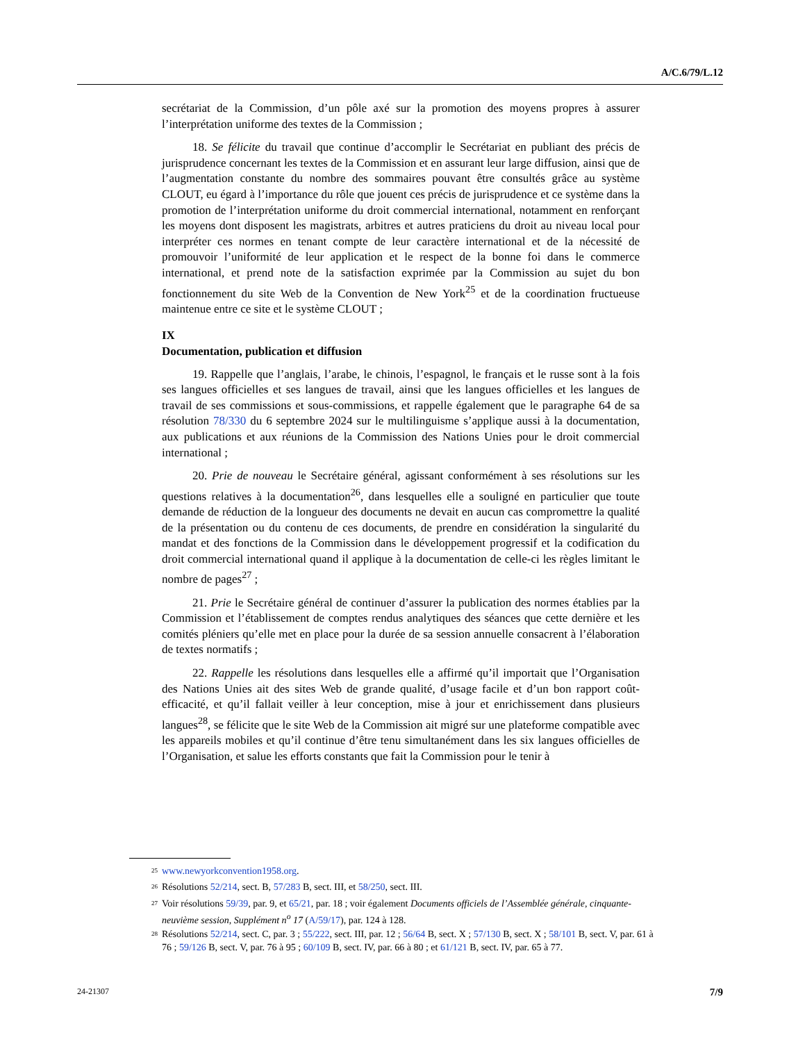A/C.6/79/L.12
secrétariat de la Commission, d’un pôle axé sur la promotion des moyens propres à assurer l’interprétation uniforme des textes de la Commission ;
18. Se félicite du travail que continue d’accomplir le Secrétariat en publiant des précis de jurisprudence concernant les textes de la Commission et en assurant leur large diffusion, ainsi que de l’augmentation constante du nombre des sommaires pouvant être consultés grâce au système CLOUT, eu égard à l’importance du rôle que jouent ces précis de jurisprudence et ce système dans la promotion de l’interprétation uniforme du droit commercial international, notamment en renforçant les moyens dont disposent les magistrats, arbitres et autres praticiens du droit au niveau local pour interpréter ces normes en tenant compte de leur caractère international et de la nécessité de promouvoir l’uniformité de leur application et le respect de la bonne foi dans le commerce international, et prend note de la satisfaction exprimée par la Commission au sujet du bon fonctionnement du site Web de la Convention de New York<sup>25</sup> et de la coordination fructueuse maintenue entre ce site et le système CLOUT ;
IX
Documentation, publication et diffusion
19. Rappelle que l’anglais, l’arabe, le chinois, l’espagnol, le français et le russe sont à la fois ses langues officielles et ses langues de travail, ainsi que les langues officielles et les langues de travail de ses commissions et sous-commissions, et rappelle également que le paragraphe 64 de sa résolution 78/330 du 6 septembre 2024 sur le multilinguisme s’applique aussi à la documentation, aux publications et aux réunions de la Commission des Nations Unies pour le droit commercial international ;
20. Prie de nouveau le Secrétaire général, agissant conformément à ses résolutions sur les questions relatives à la documentation<sup>26</sup>, dans lesquelles elle a souligné en particulier que toute demande de réduction de la longueur des documents ne devait en aucun cas compromettre la qualité de la présentation ou du contenu de ces documents, de prendre en considération la singularité du mandat et des fonctions de la Commission dans le développement progressif et la codification du droit commercial international quand il applique à la documentation de celle-ci les règles limitant le nombre de pages<sup>27</sup> ;
21. Prie le Secrétaire général de continuer d’assurer la publication des normes établies par la Commission et l’établissement de comptes rendus analytiques des séances que cette dernière et les comités pléniers qu’elle met en place pour la durée de sa session annuelle consacrent à l’élaboration de textes normatifs ;
22. Rappelle les résolutions dans lesquelles elle a affirmé qu’il importait que l’Organisation des Nations Unies ait des sites Web de grande qualité, d’usage facile et d’un bon rapport coût-efficacité, et qu’il fallait veiller à leur conception, mise à jour et enrichissement dans plusieurs langues<sup>28</sup>, se félicite que le site Web de la Commission ait migré sur une plateforme compatible avec les appareils mobiles et qu’il continue d’être tenu simultanément dans les six langues officielles de l’Organisation, et salue les efforts constants que fait la Commission pour le tenir à
<sup>25</sup> www.newyorkconvention1958.org.
<sup>26</sup> Résolutions 52/214, sect. B, 57/283 B, sect. III, et 58/250, sect. III.
<sup>27</sup> Voir résolutions 59/39, par. 9, et 65/21, par. 18 ; voir également Documents officiels de l’Assemblée générale, cinquante-neuvième session, Supplément n<sup>o</sup> 17 (A/59/17), par. 124 à 128.
<sup>28</sup> Résolutions 52/214, sect. C, par. 3 ; 55/222, sect. III, par. 12 ; 56/64 B, sect. X ; 57/130 B, sect. X ; 58/101 B, sect. V, par. 61 à 76 ; 59/126 B, sect. V, par. 76 à 95 ; 60/109 B, sect. IV, par. 66 à 80 ; et 61/121 B, sect. IV, par. 65 à 77.
24-21307 7/9